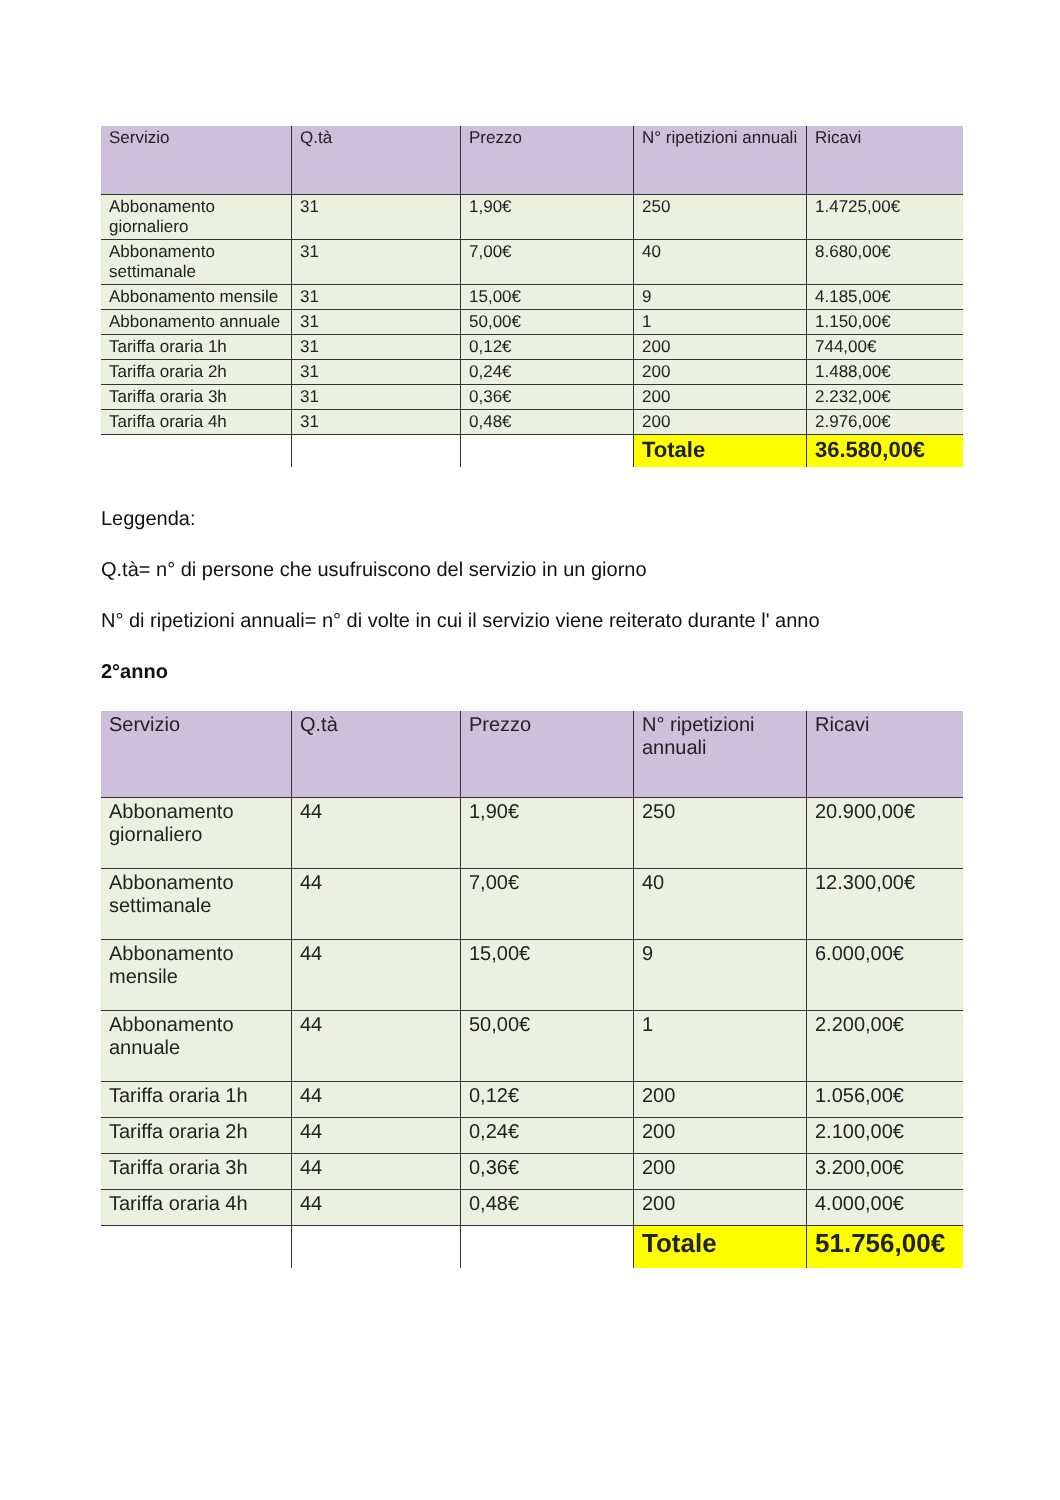| Servizio | Q.tà | Prezzo | N° ripetizioni annuali | Ricavi |
| --- | --- | --- | --- | --- |
| Abbonamento giornaliero | 31 | 1,90€ | 250 | 1.4725,00€ |
| Abbonamento settimanale | 31 | 7,00€ | 40 | 8.680,00€ |
| Abbonamento mensile | 31 | 15,00€ | 9 | 4.185,00€ |
| Abbonamento annuale | 31 | 50,00€ | 1 | 1.150,00€ |
| Tariffa oraria 1h | 31 | 0,12€ | 200 | 744,00€ |
| Tariffa oraria 2h | 31 | 0,24€ | 200 | 1.488,00€ |
| Tariffa oraria 3h | 31 | 0,36€ | 200 | 2.232,00€ |
| Tariffa oraria 4h | 31 | 0,48€ | 200 | 2.976,00€ |
| | | | Totale | 36.580,00€ |
Leggenda:
Q.tà= n° di persone che usufruiscono del servizio in un giorno
N° di ripetizioni annuali= n° di volte in cui il servizio viene reiterato durante l' anno
2°anno
| Servizio | Q.tà | Prezzo | N° ripetizioni annuali | Ricavi |
| --- | --- | --- | --- | --- |
| Abbonamento giornaliero | 44 | 1,90€ | 250 | 20.900,00€ |
| Abbonamento settimanale | 44 | 7,00€ | 40 | 12.300,00€ |
| Abbonamento mensile | 44 | 15,00€ | 9 | 6.000,00€ |
| Abbonamento annuale | 44 | 50,00€ | 1 | 2.200,00€ |
| Tariffa oraria 1h | 44 | 0,12€ | 200 | 1.056,00€ |
| Tariffa oraria 2h | 44 | 0,24€ | 200 | 2.100,00€ |
| Tariffa oraria 3h | 44 | 0,36€ | 200 | 3.200,00€ |
| Tariffa oraria 4h | 44 | 0,48€ | 200 | 4.000,00€ |
| | | | Totale | 51.756,00€ |